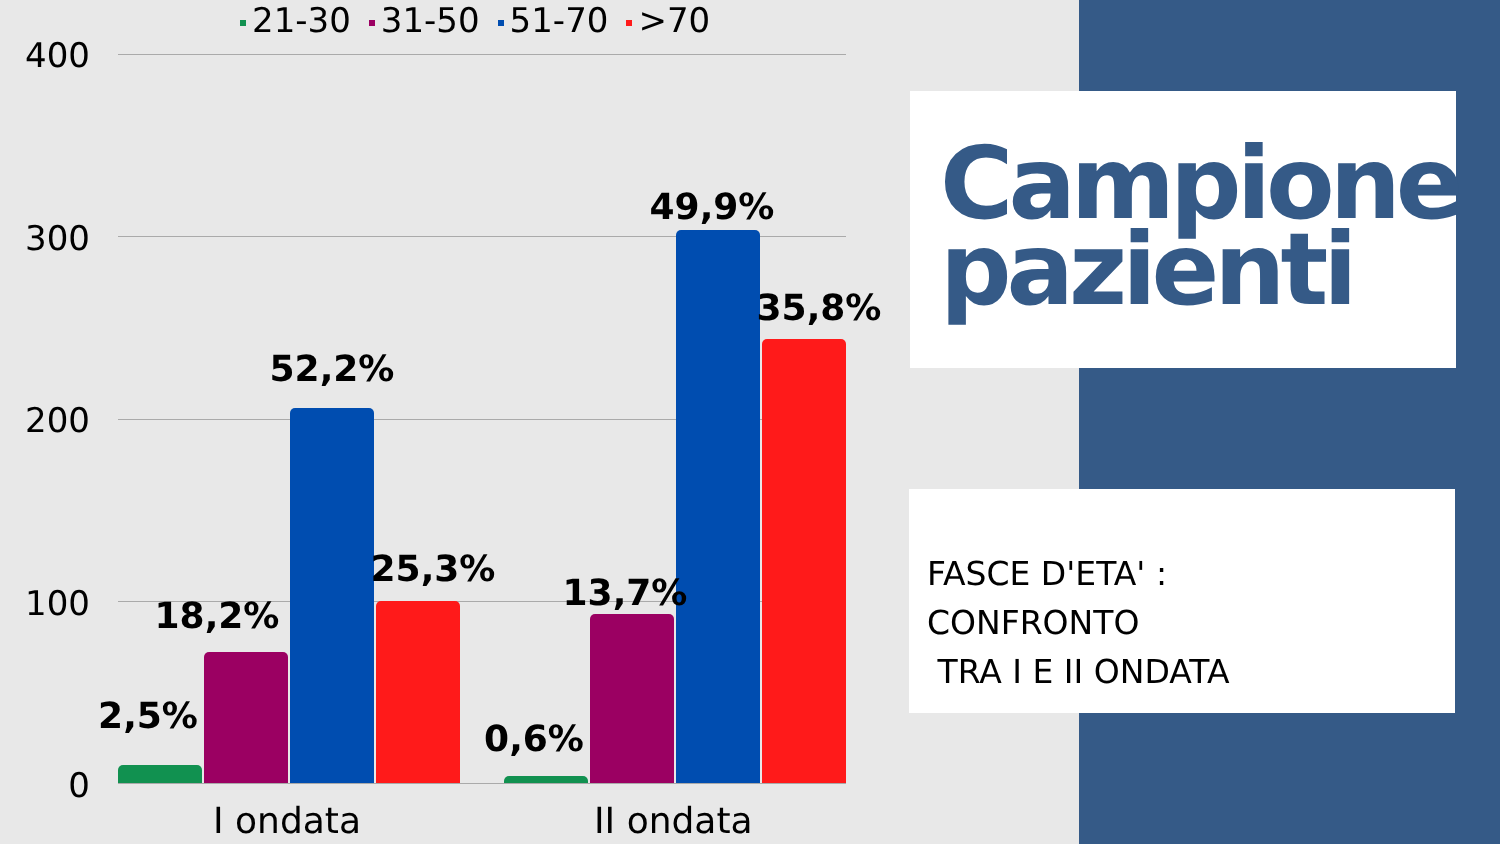21-30 31-50 51-70 >70
400
300
200
100
0
2,5%
18,2%
52,2%
25,3%
0,6%
13,7%
49,9%
35,8%
I ondata II ondata
Campione
pazienti
FASCE D'ETA' :
CONFRONTO
TRA I E II ONDATA